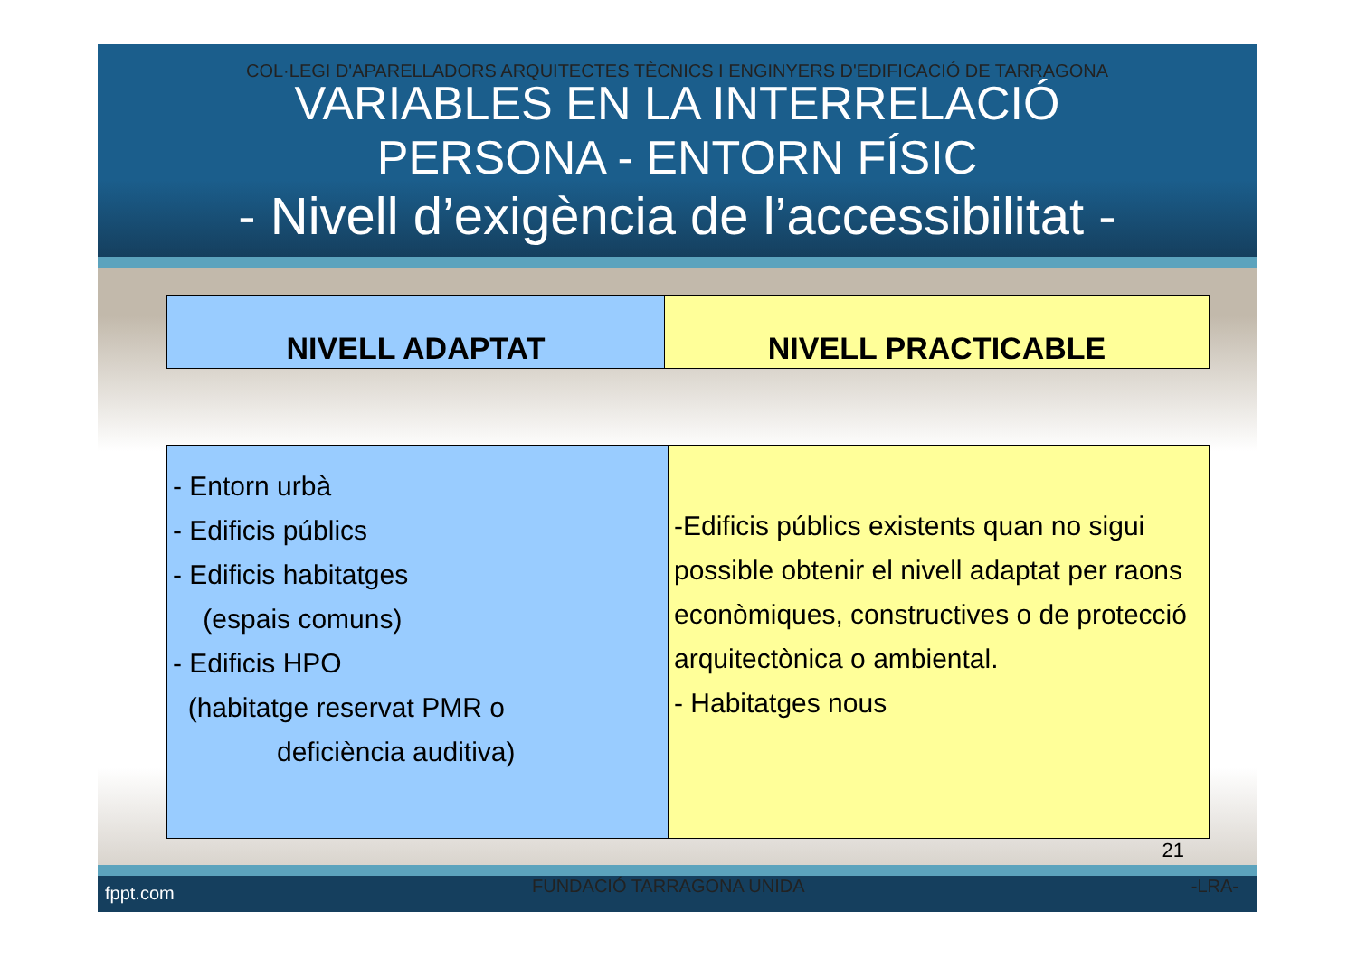COL·LEGI D'APARELLADORS ARQUITECTES TÈCNICS I ENGINYERS D'EDIFICACIÓ DE TARRAGONA
VARIABLES EN LA INTERRELACIÓ
PERSONA - ENTORN FÍSIC
- Nivell d’exigència de l’accessibilitat -
| NIVELL ADAPTAT | NIVELL PRACTICABLE |
| - Entorn urbà - Edificis públics - Edificis habitatges (espais comuns) - Edificis HPO (habitatge reservat PMR o deficiència auditiva) | -Edificis públics existents quan no sigui possible obtenir el nivell adaptat per raons econòmiques, constructives o de protecció arquitectònica o ambiental. - Habitatges nous |
21
fppt.com FUNDACIÓ TARRAGONA UNIDA -LRA-